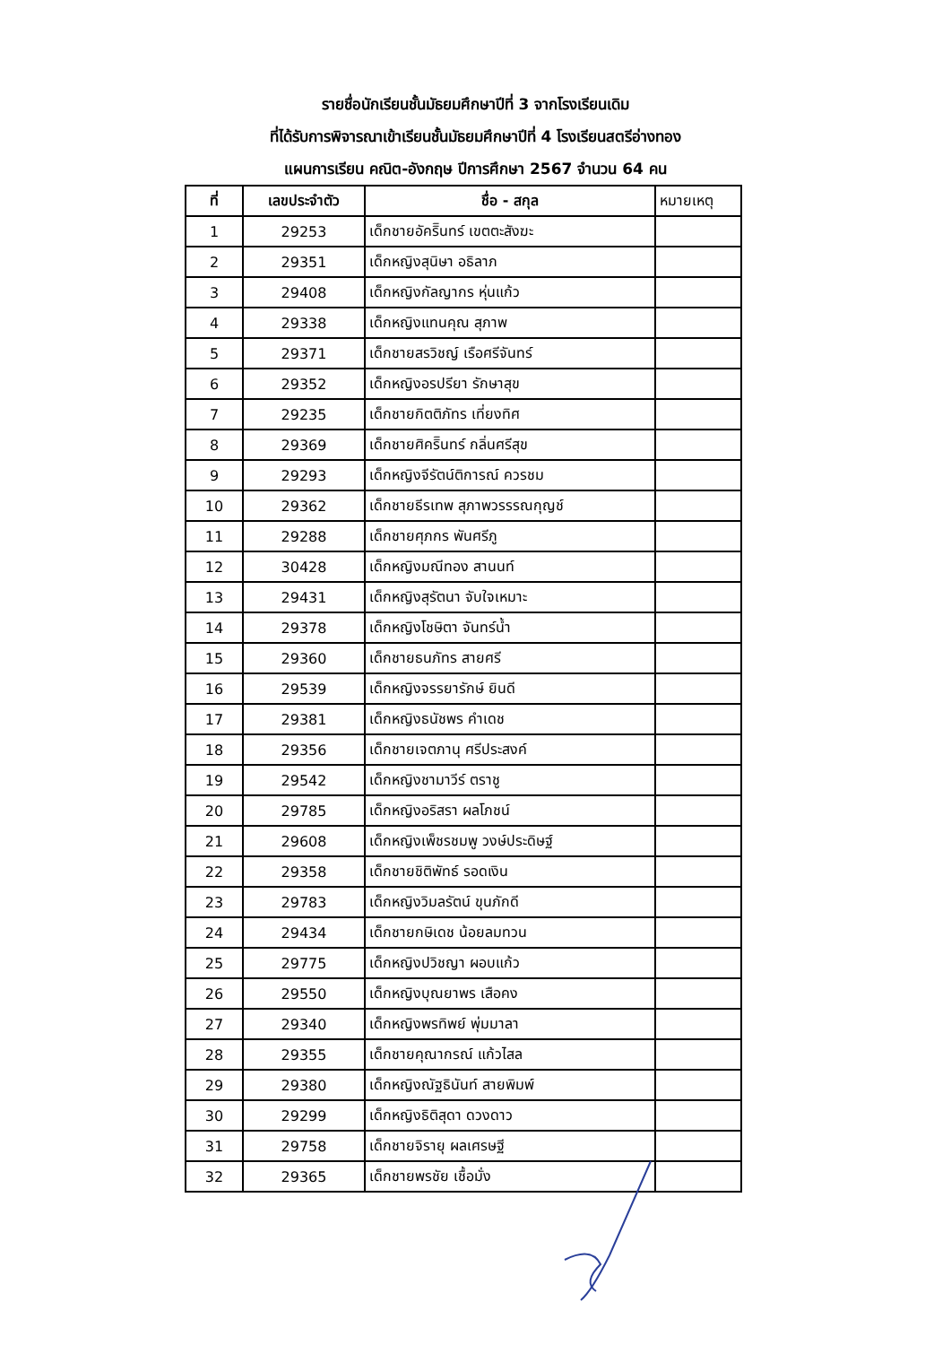รายชื่อนักเรียนชั้นมัธยมศึกษาปีที่ 3 จากโรงเรียนเดิม
ที่ได้รับการพิจารณาเข้าเรียนชั้นมัธยมศึกษาปีที่ 4 โรงเรียนสตรีอ่างทอง
แผนการเรียน คณิต-อังกฤษ ปีการศึกษา 2567 จำนวน 64 คน
| ที่ | เลขประจำตัว | ชื่อ - สกุล | หมายเหตุ |
| --- | --- | --- | --- |
| 1 | 29253 | เด็กชายอัคริินทร์ เขตตะสังฆะ | |
| 2 | 29351 | เด็กหญิงสุนิษา อธิลาภ | |
| 3 | 29408 | เด็กหญิงกัลญากร หุ่นแก้ว | |
| 4 | 29338 | เด็กหญิงแทนคุณ สุภาพ | |
| 5 | 29371 | เด็กชายสรวิชญ์ เรือศรีจันทร์ | |
| 6 | 29352 | เด็กหญิงอรปรียา รักษาสุข | |
| 7 | 29235 | เด็กชายกิตติภัทร เที่ยงทิศ | |
| 8 | 29369 | เด็กชายศิคริินทร์ กลิ่นศรีสุข | |
| 9 | 29293 | เด็กหญิงจีรัตน์ติการณ์ ควรชม | |
| 10 | 29362 | เด็กชายธีรเทพ สุภาพวรรรณกุญช์ | |
| 11 | 29288 | เด็กชายศุภกร พันศรีภู | |
| 12 | 30428 | เด็กหญิงมณีทอง สานนท์ | |
| 13 | 29431 | เด็กหญิงสุรัตนา จับใจเหมาะ | |
| 14 | 29378 | เด็กหญิงโชษิตา จันทร์น้ำ | |
| 15 | 29360 | เด็กชายธนภัทร สายศรี | |
| 16 | 29539 | เด็กหญิงจรรยารักษ์ ยินดี | |
| 17 | 29381 | เด็กหญิงธนัชพร คำเดช | |
| 18 | 29356 | เด็กชายเจตภานุ ศรีประสงค์ | |
| 19 | 29542 | เด็กหญิงชามาวีร์ ตราชู | |
| 20 | 29785 | เด็กหญิงอริสรา ผลโภชน์ | |
| 21 | 29608 | เด็กหญิงเพ็ชรชมพู วงษ์ประดิษฐ์ | |
| 22 | 29358 | เด็กชายชิติพัทธ์ รอดเงิน | |
| 23 | 29783 | เด็กหญิงวิมลรัตน์ ขุนภักดี | |
| 24 | 29434 | เด็กชายกษิเดช น้อยลมทวน | |
| 25 | 29775 | เด็กหญิงปวิชญา ผอบแก้ว | |
| 26 | 29550 | เด็กหญิงบุณยาพร เสือคง | |
| 27 | 29340 | เด็กหญิงพรทิพย์ พุ่มมาลา | |
| 28 | 29355 | เด็กชายคุณากรณ์ แก้วไสล | |
| 29 | 29380 | เด็กหญิงณัฐธินันท์ สายพิมพ์ | |
| 30 | 29299 | เด็กหญิงธิติสุดา ดวงดาว | |
| 31 | 29758 | เด็กชายจิรายุ ผลเศรษฐี | |
| 32 | 29365 | เด็กชายพรชัย เชื้อมั่ง | |